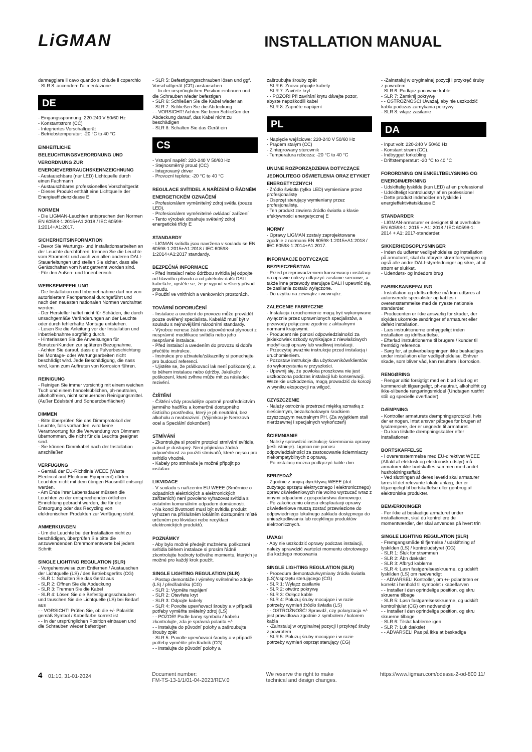LiGMAN
INSTALLATION MANUAL
danneggiare il cavo quando si chiude il coperchio
- SLR 8: accendere l'alimentazione
DE
- Eingangsspannung: 220-240 V 50/60 Hz
- Konstantstrom (CC)
- Integriertes Vorschaltgerät
- Betriebstemperatur: -20 °C to 40 °C
EINHEITLICHE BELEUCHTUNGSVERORDNUNG UND VERORDNUNG ZUR ENERGIEVERBRAUCHSKENNZEICHNUNG
- Austauschbare (nur LED) Lichtquelle durch einen Fachmann
- Austauschbares professionelles Vorschaltgerät
- Dieses Produkt enthält eine Lichtquelle der Energieeffizienzklasse E
NORMEN
- Die LIGMAN-Leuchten entsprechen den Normen EN 60598-1:2015+A1:2018 / IEC 60598-1:2014+A1:2017.
SICHERHEITSINFORMATION
- Bevor Sie Wartungs- und Installationsarbeiten an der Leuchte durchführen, trennen Sie die Leuchte vom Stromnetz und auch von allen anderen DALI-Steuerleitungen und stellen Sie sicher, dass alle Gerätschaften vom Netz getrennt worden sind.
- Für den Außen- und Innenbereich.
WERKSEMPFEHLUNG
- Die Installation und Inbetriebnahme darf nur von autorisiertem Fachpersonal durchgeführt und nach den neuesten nationalen Normen verdrahtet werden.
- Der Hersteller haftet nicht für Schäden, die durch unsachgemäße Veränderungen an der Leuchte oder durch fehlerhafte Montage entstehen.
- Lesen Sie die Anleitung vor der Installation und Inbetriebnahme sorgfältig durch.
- Hinterlassen Sie die Anweisungen für Benutzer/Kunden zur späteren Bezugnahme.
- Achten Sie darauf, dass die Pulverbeschichtung bei Montage- oder Wartungsarbeiten nicht beschädigt wird. Jede Beschädigung, die nass wird, kann zum Auftreten von Korrosion führen.
REINIGUNG
- Reinigen Sie immer vorsichtig mit einem weichen Tuch und einem handelsüblichen, ph-neutralen, alkoholfreien, nicht scheuernden Reinigungsmittel. (Außer Edelstahl und Sonderoberflächen)
DIMMEN
- Bitte überprüfen Sie das Dimmprotokoll der Leuchte, falls vorhanden, wird keine Verantwortung für die Verwendung von Dimmern übernommen, die nicht für die Leuchte geeignet sind.
- Sie können Dimmkabel nach der Installation anschließen
VERFÜGUNG
- Gemäß der EU-Richtlinie WEEE (Waste Electrical and Electronic Equipment) dürfen Leuchten nicht mit dem übrigen Hausmüll entsorgt werden.
- Am Ende ihrer Lebensdauer müssen die Leuchten zu der entsprechenden örtlichen Einrichtung gebracht werden, die für die Entsorgung oder das Recycling von elektronischen Produkten zur Verfügung steht.
ANMERKUNGEN
- Um die Leuchte bei der Installation nicht zu beschädigen, überprüfen Sie bitte die anzuwendenden Drehmomentwerte bei jedem Schritt
SINGLE LIGHTING REGULATION (SLR)
- Vorgehensweise zum Entfernen / Austauschen der Lichtquelle (LS) / des Betriebsgeräts (CG)
- SLR 1: Schalten Sie das Gerät aus
- SLR 2: Öffnen Sie die Abdeckung
- SLR 3: Trennen Sie die Kabel
- SLR 4: Lösen Sie die Befestigungsschrauben und tauschen Sie die Lichtquelle (LS) bei Bedarf aus
- - VORSICHT! Prüfen Sie, ob die +/- Polarität gemäß Symbol / Kabelfarbe korrekt ist
- - In der ursprünglichen Position einbauen und die Schrauben wieder befestigen
- SLR 5: Befestigungsschrauben lösen und ggf. Vorschaltgerät (CG) austauschen
- - In der ursprünglichen Position einbauen und die Schrauben wieder befestigen
- SLR 6: Schließen Sie die Kabel wieder an
- SLR 7: Schließen Sie die Abdeckung
- - VORSICHT! Achten Sie beim Schließen der Abdeckung darauf, das Kabel nicht zu beschädigen
- SLR 8: Schalten Sie das Gerät ein
CS
- Vstupní napětí: 220-240 V 50/60 Hz
- Stejnosměrný proud (CC)
- Integrovaný driver
- Provozní teplota: -20 °C to 40 °C
REGULACE SVÍTIDEL A NAŘÍZENÍ O ŘÁDNÉM ENERGETICKÉM OZNAČENÍ
- Profesionálem vyměnitelný zdroj světla (pouze LED).
- Profesionálem vyměnitelné ovládací zařízení
- Tento výrobek obsahuje světelný zdroj energetické třídy E
STANDARDY
- LIGMAN svítidla jsou navržena v souladu se EN 60598-1:2015+A1:2018 / IEC 60598-1:2014+A1:2017 standardy.
BEZPEČNÁ INFORMACE
- Před instalací nebo údržbou svítidla jej odpojte od hlavního přívodu a od jakékoliv další DALI kabeláže, ujistěte se, že je vypnut veškerý přívod proudu.
- Použití ve vnitřních a venkovních prostorách.
TOVÁRNÍ DOPORUČENÍ
- Instalace a uvedení do provozu může provádět pouze ověřený specialista. Kabeláž musí být v souladu s nejnovějšími národními standardy.
- Výrobce nenese žádnou odpovědnost plynoucí z nesprávné modifikace svítidla nebo jeho nesprávné instalace.
- Před instalací a uvedením do provozu si dobře přečtěte instrukce.
- Instrukce pro uživatele/zákazníky si ponechejte pro budoucí referenci.
- Ujistěte se, že práškovací lak není poškozený, a to během instalace nebo údržby. Jakékoliv poškození, které zvlhne může mít za následek rezivění.
ČIŠTĚNÍ
- Čištění vždy provádějte opatrně prostřednictvím jemného hadříku a komerčně dostupného čistícího prostředku, který je ph neutrální, bez alkoholu a neabrazivní. (Výjimkou je Nerezová ocel a Speciální dokončení)
STMÍVÁNÍ
- Zkontrolujte si prosím protokol stmívání svítidla, pokud je dostupný. Není přijímána žádná odpovědnost za použití stmívačů, které nejsou pro svítidlo vhodné.
- Kabely pro stmívače je možné připojit po instalaci.
LIKVIDACE
- V souladu s nařízením EU WEEE (Směrnice o odpadních elektrických a elektronických zařízeních) není povoleno vyhazovat svítidla s ostatním komunálním odpadem domácnosti.
- Na konci životnosti musí být svítidla produkt vyhozen na příslušném lokálním dostupném místě určeném pro likvidaci nebo recyklaci elektronických produktů.
POZNÁMKY
- Aby bylo možné předejít možnému poškození svítidla během instalace si prosím řádně zkontrolujte hodnoty točivého momentu, kterých je možné pro každý krok použít.
SINGLE LIGHTING REGULATION (SLR)
- Postup demontáže / výměny světelného zdroje (LS) / předřadníku (CG)
- SLR 1: Vypněte napájení
- SLR 2: Otevřete kryt
- SLR 3: Odpojte kabely
- SLR 4: Povolte upevňovací šrouby a v případě potřeby vyměňte světelný zdroj (LS)
- - POZOR! Podle barvy symbolu / kabelu zkontrolujte, zda je správná polarita +/-
- - Instalujte do původní polohy a zašroubujte šrouby zpět
- SLR 5: Povolte upevňovací šrouby a v případě potřeby vyměňte předřadník (CG)
- - Instalujte do původní polohy a
zašroubujte šrouby zpět
- SLR 6: Znovu připojte kabely
- SLR 7: Zavřete kryt
- - POZOR! Při zavírání krytu dávejte pozor, abyste nepoškodili kabel
- SLR 8: Zapněte napájení
PL
- Napięcie wejściowe: 220-240 V 50/60 Hz
- Prądem stałym (CC)
- Zintegrowany sterownik
- Temperatura robocza: -20 °C to 40 °C
UNIJNE ROZPORZĄDZENIA DOTYCZĄCE JEDNOLITEGO OŚWIETLENIA ORAZ ETYKIET ENERGETYCZNYCH
- Źródło światła (tylko LED) wymieniane przez profesjonalistę
- Osprzęt sterujący wymieniany przez profesjonalistę.
- Ten produkt zawiera źródło światła o klasie efektywności energetycznej E
NORMY
- Oprawy LIGMAN zostały zaprojektowane zgodnie z normami EN 60598-1:2015+A1:2018 / IEC 60598-1:2014+A1:2017.
INFORMACJE DOTYCZĄCE BEZPIECZEŃSTWA
- Przed przeprowadzeniem konserwacji i instalacji na oprawie należy odłączyć zasilanie sieciowe, a także inne przewody sterujące DALI i upewnić się, że zasilanie zostało wyłączone.
- Do użytku na zewnątrz i wewnątrz.
ZALECENIE FABRYCZNE
- Instalacja i uruchomienie mogą być wykonywane wyłącznie przez uprawnionych specjalistów, a przewody połączone zgodnie z aktualnymi normami krajowymi.
- Producent nie ponosi odpowiedzialności za jakiekolwiek szkody wynikające z niewłaściwych modyfikacji oprawy lub wadliwej instalacji.
- Przeczytaj uważnie instrukcje przed instalacją i uruchomieniem.
- Pozostaw instrukcje dla użytkowników/klientów do wykorzystania w przyszłości.
- Upewnij się, że powłoka proszkowa nie jest uszkodzona podczas instalacji lub konserwacji. Wszelkie uszkodzenia, mogą prowadzić do korozji w wyniku ekspozycji na wilgoć.
CZYSZCZENIE
- Należy ostrożnie przetrzeć miękką szmatką z nieściernym, bezalkoholowym środkiem czyszczącym neutralnym PH. (Za wyjątkiem stali nierdzewnej i specjalnych wykończeń)
ŚCIEMNIANIE
- Należy sprawdzić instrukcję ściemniania oprawy (jeśli istnieje). Ligman nie ponosi odpowiedzialności za zastosowanie ściemniaczy niekompatybilnych z oprawą.
- Po instalacji można podłączyć kable dim.
SPRZEDAŻ
- Zgodnie z unijną dyrektywą WEEE (dot. zużytego sprzętu elektrycznego i elektronicznego) opraw oświetleniowych nie wolno wyrzucać wraz z innymi odpadami z gospodarstwa domowego.
- Po zakończeniu okresu eksploatacji oprawy oświetleniowe muszą zostać przewiezione do odpowiedniego lokalnego zakładu dostępnego do unieszkodliwiania lub recyklingu produktów elektronicznych.
UWAGI
- Aby nie uszkodzić oprawy podczas instalacji, należy sprawdzić wartości momentu obrotowego dla każdego mocowania
SINGLE LIGHTING REGULATION (SLR)
- Procedura demontażu/wymiany źródła światła (LS)/osprzętu sterującego (CG)
- SLR 1: Wyłącz zasilanie
- SLR 2: otwórz pokrywę
- SLR 3: Odłącz kable
- SLR 4: Poluzuj śruby mocujące i w razie potrzeby wymień źródło światła (LS)
- - OSTROŻNOŚĆ! Sprawdź, czy polaryzacja +/- jest prawidłowa zgodnie z symbolem / kolorem kabla
- -Zainstaluj w oryginalnej pozycji i przykręć śruby z powrotem
- SLR 5: Poluzuj śruby mocujące i w razie potrzeby wymień osprzęt sterujący (CG)
- -Zainstaluj w oryginalnej pozycji i przykręć śruby z powrotem
- SLR 6: Podłącz ponownie kable
- SLR 7: Zamknij pokrywę
- - OSTROŻNOŚĆ! Uważaj, aby nie uszkodzić kabla podczas zamykania pokrywy
- SLR 8: włącz zasilanie
DA
- Input volt: 220-240 V 50/60 Hz
- Konstant strøm (CC).
- Indbygget forkobling
- Driftstemperatur: -20 °C to 40 °C
FORORDNING OM ENKELTBELYSNING OG ENERGIMÆRKNING
- Udskiftelig lyskilde (kun LED) af en professionel
- Udskifteligt kontroludstyr af en professionel
- Dette produkt indeholder en lyskilde i energieffektivitetsklasse E
STANDARDER
- LIGMAN-armaturer er designet til at overholde EN 60598-1: 2015 + A1: 2018 / IEC 60598-1: 2014 + A1: 2017-standarder.
SIKKERHEDSOPLYSNINGER
- Inden du udfører vedligeholdelse og installation på armaturet, skal du afbryde strømforsyningen og også alle andre DALI-styreledninger og sikre, at al strøm er slukket.
- Udendørs- og indedørs brug
FABRIKSANBEFALING
- Installation og idriftsættelse må kun udføres af autoriserede specialister og kables i overensstemmelse med de nyeste nationale standarder.
- Producenten er ikke ansvarlig for skader, der skyldes ukorrekte ændringer af armaturet eller defekt installation.
- Læs instruktionerne omhyggeligt inden installation og idriftsættelse.
- Efterlad instruktionerne til brugere / kunder til fremtidig reference.
- Sørg for, at pulverbelægningen ikke beskadiges under installation eller vedligeholdelse. Enhver skade, som bliver våd, kan resultere i korrosion.
RENGØRING
- Rengør altid forsigtigt med en blød klud og et kommercielt tilgængeligt, ph-neutralt, alkoholfrit og ikke-slibende rengøringsmiddel (Undtagen rustfrit stål og specielle overflader)
DÆMPNING
- Kontroller armaturets dæmpningsprotokol, hvis der er nogen. Intet ansvar påtages for brugen af lysdæmpere, der er uegnede til armaturet.
- Du kan tilslutte dæmpningskabler efter installationen
BORTSKAFFELSE
- I overensstemmelse med EU-direktivet WEEE (Affald af elektrisk og elektronisk udstyr) må armaturer ikke bortskaffes sammen med andet husholdningsaffald.
- Ved slutningen af deres levetid skal armaturer føres til det relevante lokale anlæg, der er tilgængeligt til bortskaffelse eller genbrug af elektroniske produkter.
BEMÆRKNINGER
- For ikke at beskadige armaturet under installationen, skal du kontrollere de momentværdier, der skal anvendes på hvert trin
SINGLE LIGHTING REGULATION (SLR)
- Fremgangsmåde til fjernelse / udskiftning af lyskilden (LS) / kontroludstyret (CG)
- SLR 1: Sluk for strømmen
- SLR 2: Åbn dækslet
- SLR 3: Afbryd kablerne
- SLR 4: Løsn fastgørelsesskruerne, og udskift lyskilden (LS) om nødvendigt
- - ADVARSEL! Kontroller, om +/- polariteten er korrekt i henhold til symbolet / kabelfarven
- - Installer i den oprindelige position, og skru skruerne tilbage
- SLR 5: Løsn fastgørelsesskruerne, og udskift kontrolhjulet (CG) om nødvendigt
- - Installer i den oprindelige position, og skru skruerne tilbage
- SLR 6: Tilslut kablerne igen
- SLR 7: Luk dækslet
- - ADVARSEL! Pas på ikke at beskadige
4 01:10, 31-01-2024 Document number:
FM-TS-13-1/1/01-04-2023/REV.0
We reserve the right to make
technical and design changes.
https://www.ligman.com/odessa-2-od-800 11/